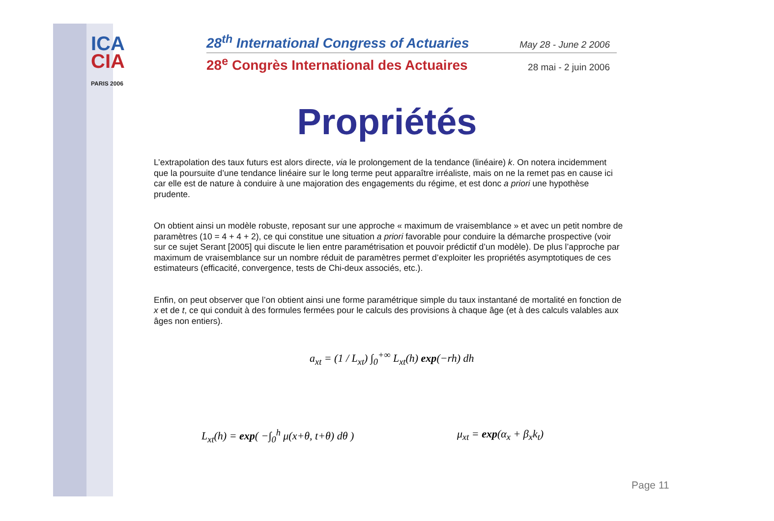ICA
CIA
PARIS 2006
28<sup>th</sup> International Congress of Actuaries May 28 - June 2 2006
28<sup>e</sup> Congrès International des Actuaires 28 mai - 2 juin 2006
Propriétés
L’extrapolation des taux futurs est alors directe, via le prolongement de la tendance (linéaire) k. On notera incidemment que la poursuite d’une tendance linéaire sur le long terme peut apparaître irréaliste, mais on ne la remet pas en cause ici car elle est de nature à conduire à une majoration des engagements du régime, et est donc a priori une hypothèse prudente.
On obtient ainsi un modèle robuste, reposant sur une approche « maximum de vraisemblance » et avec un petit nombre de paramètres (10 = 4 + 4 + 2), ce qui constitue une situation a priori favorable pour conduire la démarche prospective (voir sur ce sujet Serant [2005] qui discute le lien entre paramétrisation et pouvoir prédictif d’un modèle). De plus l’approche par maximum de vraisemblance sur un nombre réduit de paramètres permet d’exploiter les propriétés asymptotiques de ces estimateurs (efficacité, convergence, tests de Chi-deux associés, etc.).
Enfin, on peut observer que l’on obtient ainsi une forme paramétrique simple du taux instantané de mortalité en fonction de x et de t, ce qui conduit à des formules fermées pour le calculs des provisions à chaque âge (et à des calculs valables aux âges non entiers).
a<sub>xt</sub> = (1 / L<sub>xt</sub>) ∫<sub>0</sub><sup>+∞</sup> L<sub>xt</sub>(h) exp(−rh) dh
L<sub>xt</sub>(h) = exp( −∫<sub>0</sub><sup>h</sup> μ(x+θ, t+θ) dθ )
μ<sub>xt</sub> = exp(α<sub>x</sub> + β<sub>x</sub>k<sub>t</sub>)
Page 11